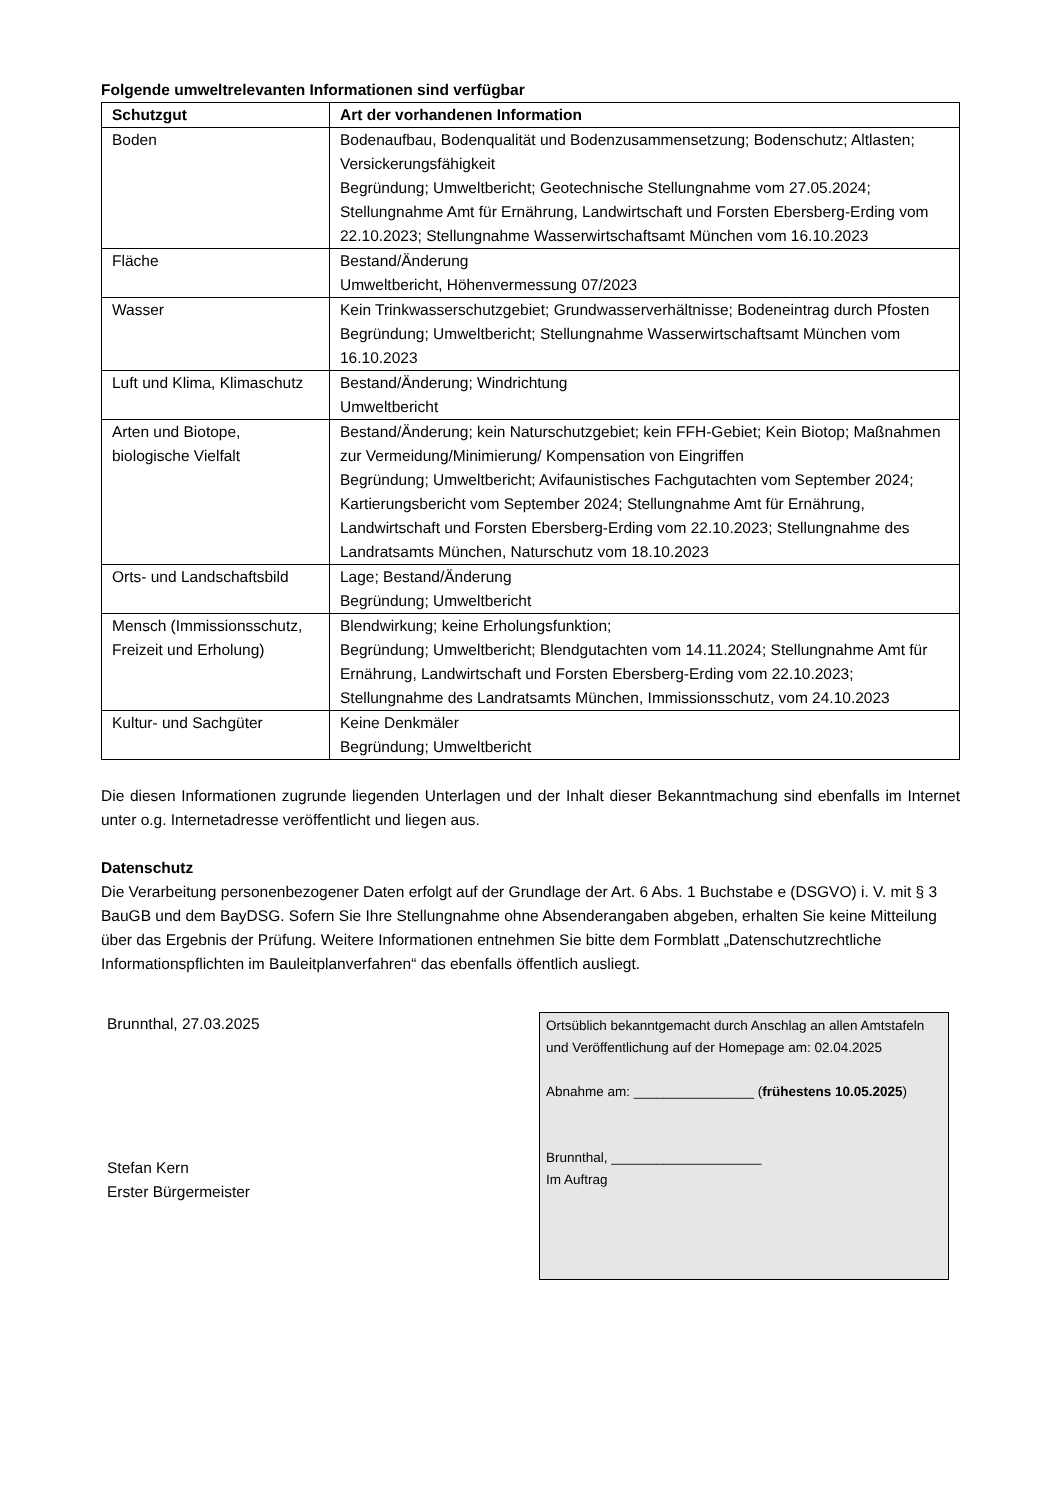Folgende umweltrelevanten Informationen sind verfügbar
| Schutzgut | Art der vorhandenen Information |
| --- | --- |
| Boden | Bodenaufbau, Bodenqualität und Bodenzusammensetzung; Bodenschutz; Altlasten; Versickerungsfähigkeit Begründung; Umweltbericht; Geotechnische Stellungnahme vom 27.05.2024; Stellungnahme Amt für Ernährung, Landwirtschaft und Forsten Ebersberg-Erding vom 22.10.2023; Stellungnahme Wasserwirtschaftsamt München vom 16.10.2023 |
| Fläche | Bestand/Änderung Umweltbericht, Höhenvermessung 07/2023 |
| Wasser | Kein Trinkwasserschutzgebiet; Grundwasserverhältnisse; Bodeneintrag durch Pfosten Begründung; Umweltbericht; Stellungnahme Wasserwirtschaftsamt München vom 16.10.2023 |
| Luft und Klima, Klimaschutz | Bestand/Änderung; Windrichtung Umweltbericht |
| Arten und Biotope, biologische Vielfalt | Bestand/Änderung; kein Naturschutzgebiet; kein FFH-Gebiet; Kein Biotop; Maßnahmen zur Vermeidung/Minimierung/ Kompensation von Eingriffen Begründung; Umweltbericht; Avifaunistisches Fachgutachten vom September 2024; Kartierungsbericht vom September 2024; Stellungnahme Amt für Ernährung, Landwirtschaft und Forsten Ebersberg-Erding vom 22.10.2023; Stellungnahme des Landratsamts München, Naturschutz vom 18.10.2023 |
| Orts- und Landschaftsbild | Lage; Bestand/Änderung Begründung; Umweltbericht |
| Mensch (Immissionsschutz, Freizeit und Erholung) | Blendwirkung; keine Erholungsfunktion; Begründung; Umweltbericht; Blendgutachten vom 14.11.2024; Stellungnahme Amt für Ernährung, Landwirtschaft und Forsten Ebersberg-Erding vom 22.10.2023; Stellungnahme des Landratsamts München, Immissionsschutz, vom 24.10.2023 |
| Kultur- und Sachgüter | Keine Denkmäler Begründung; Umweltbericht |
Die diesen Informationen zugrunde liegenden Unterlagen und der Inhalt dieser Bekanntmachung sind ebenfalls im Internet unter o.g. Internetadresse veröffentlicht und liegen aus.
Datenschutz
Die Verarbeitung personenbezogener Daten erfolgt auf der Grundlage der Art. 6 Abs. 1 Buchstabe e (DSGVO) i. V. mit § 3 BauGB und dem BayDSG. Sofern Sie Ihre Stellungnahme ohne Absenderangaben abgeben, erhalten Sie keine Mitteilung über das Ergebnis der Prüfung. Weitere Informationen entnehmen Sie bitte dem Formblatt „Datenschutzrechtliche Informationspflichten im Bauleitplanverfahren“ das ebenfalls öffentlich ausliegt.
Brunnthal, 27.03.2025
Stefan Kern
Erster Bürgermeister
Ortsüblich bekanntgemacht durch Anschlag an allen Amtstafeln und Veröffentlichung auf der Homepage am: 02.04.2025
Abnahme am: ________________ (frühestens 10.05.2025)
Brunnthal, ____________________
Im Auftrag